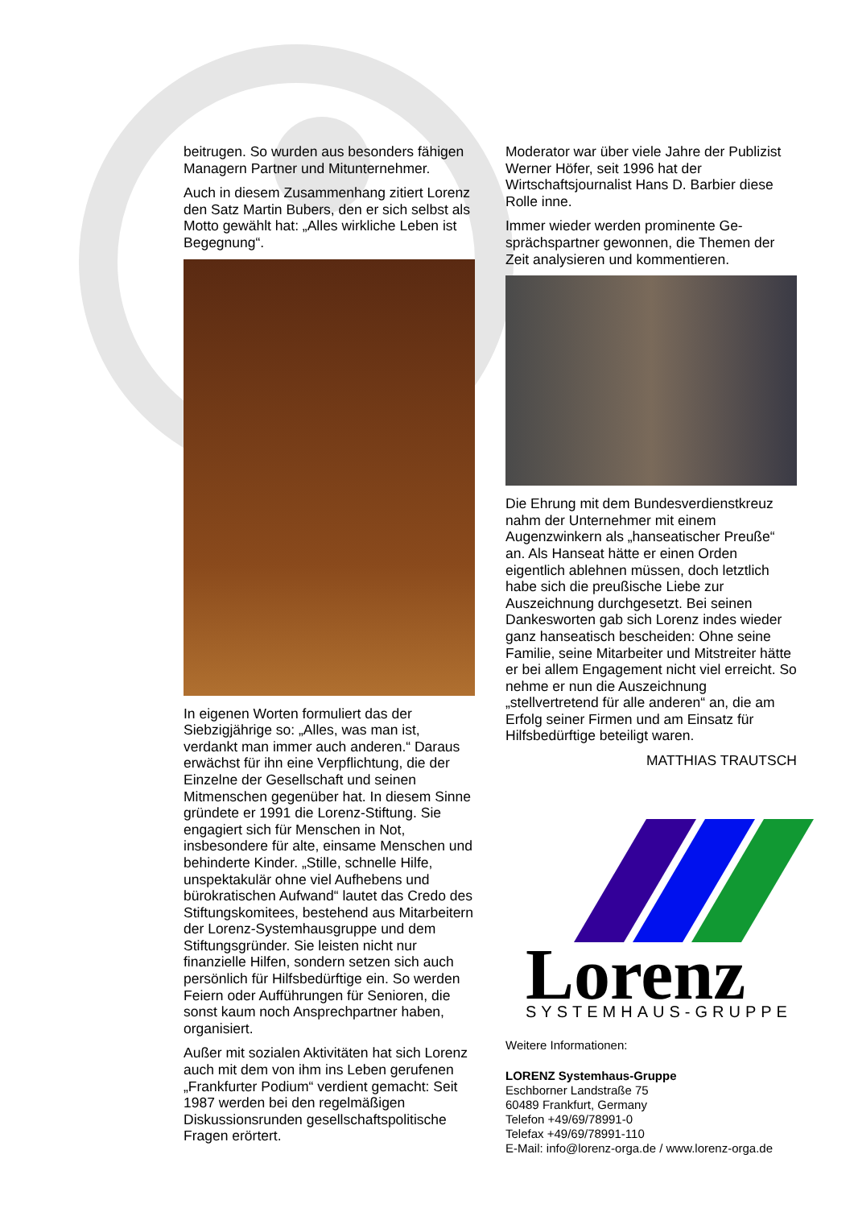beitrugen. So wurden aus besonders fähigen Managern Partner und Mitunternehmer.
Auch in diesem Zusammenhang zitiert Lorenz den Satz Martin Bubers, den er sich selbst als Motto gewählt hat: „Alles wirkliche Leben ist Begegnung“.
In eigenen Worten formuliert das der Siebzigjährige so: „Alles, was man ist, verdankt man immer auch anderen.“ Daraus erwächst für ihn eine Verpflichtung, die der Einzelne der Gesellschaft und seinen Mitmenschen gegenüber hat. In diesem Sinne gründete er 1991 die Lorenz-Stiftung. Sie engagiert sich für Menschen in Not, insbesondere für alte, einsame Menschen und behinderte Kinder. „Stille, schnelle Hilfe, unspektakulär ohne viel Aufhebens und bürokratischen Aufwand“ lautet das Credo des Stiftungskomitees, bestehend aus Mitarbeitern der Lorenz-Systemhausgruppe und dem Stiftungsgründer. Sie leisten nicht nur finanzielle Hilfen, sondern setzen sich auch persönlich für Hilfsbedürftige ein. So werden Feiern oder Aufführungen für Senioren, die sonst kaum noch Ansprechpartner haben, organisiert.
Außer mit sozialen Aktivitäten hat sich Lorenz auch mit dem von ihm ins Leben gerufenen „Frankfurter Podium“ verdient gemacht: Seit 1987 werden bei den regelmäßigen Diskussionsrunden gesellschaftspolitische Fragen erörtert.
Moderator war über viele Jahre der Publizist Werner Höfer, seit 1996 hat der Wirtschaftsjournalist Hans D. Barbier diese Rolle inne.
Immer wieder werden prominente Ge-sprächspartner gewonnen, die Themen der Zeit analysieren und kommentieren.
Die Ehrung mit dem Bundesverdienstkreuz nahm der Unternehmer mit einem Augenzwinkern als „hanseatischer Preuße“ an. Als Hanseat hätte er einen Orden eigentlich ablehnen müssen, doch letztlich habe sich die preußische Liebe zur Auszeichnung durchgesetzt. Bei seinen Dankesworten gab sich Lorenz indes wieder ganz hanseatisch bescheiden: Ohne seine Familie, seine Mitarbeiter und Mitstreiter hätte er bei allem Engagement nicht viel erreicht. So nehme er nun die Auszeichnung „stellvertretend für alle anderen“ an, die am Erfolg seiner Firmen und am Einsatz für Hilfsbedürftige beteiligt waren.
MATTHIAS TRAUTSCH
Lorenz
SYSTEMHAUS-GRUPPE
Weitere Informationen:
LORENZ Systemhaus-Gruppe
Eschborner Landstraße 75
60489 Frankfurt, Germany
Telefon +49/69/78991-0
Telefax +49/69/78991-110
E-Mail: info@lorenz-orga.de / www.lorenz-orga.de